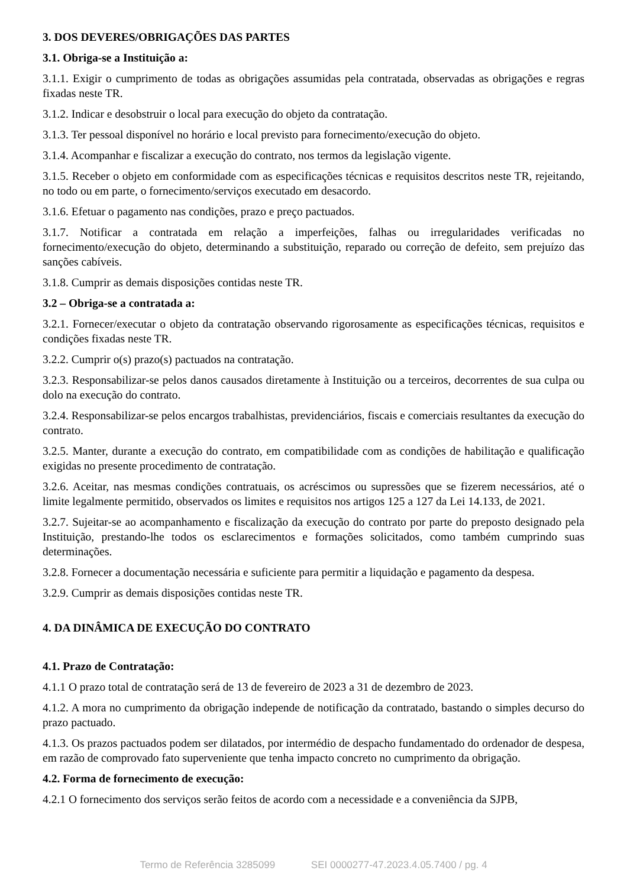3. DOS DEVERES/OBRIGAÇÕES DAS PARTES
3.1. Obriga-se a Instituição a:
3.1.1. Exigir o cumprimento de todas as obrigações assumidas pela contratada, observadas as obrigações e regras fixadas neste TR.
3.1.2. Indicar e desobstruir o local para execução do objeto da contratação.
3.1.3. Ter pessoal disponível no horário e local previsto para fornecimento/execução do objeto.
3.1.4. Acompanhar e fiscalizar a execução do contrato, nos termos da legislação vigente.
3.1.5. Receber o objeto em conformidade com as especificações técnicas e requisitos descritos neste TR, rejeitando, no todo ou em parte, o fornecimento/serviços executado em desacordo.
3.1.6. Efetuar o pagamento nas condições, prazo e preço pactuados.
3.1.7. Notificar a contratada em relação a imperfeições, falhas ou irregularidades verificadas no fornecimento/execução do objeto, determinando a substituição, reparado ou correção de defeito, sem prejuízo das sanções cabíveis.
3.1.8. Cumprir as demais disposições contidas neste TR.
3.2 – Obriga-se a contratada a:
3.2.1. Fornecer/executar o objeto da contratação observando rigorosamente as especificações técnicas, requisitos e condições fixadas neste TR.
3.2.2. Cumprir o(s) prazo(s) pactuados na contratação.
3.2.3. Responsabilizar-se pelos danos causados diretamente à Instituição ou a terceiros, decorrentes de sua culpa ou dolo na execução do contrato.
3.2.4. Responsabilizar-se pelos encargos trabalhistas, previdenciários, fiscais e comerciais resultantes da execução do contrato.
3.2.5. Manter, durante a execução do contrato, em compatibilidade com as condições de habilitação e qualificação exigidas no presente procedimento de contratação.
3.2.6. Aceitar, nas mesmas condições contratuais, os acréscimos ou supressões que se fizerem necessários, até o limite legalmente permitido, observados os limites e requisitos nos artigos 125 a 127 da Lei 14.133, de 2021.
3.2.7. Sujeitar-se ao acompanhamento e fiscalização da execução do contrato por parte do preposto designado pela Instituição, prestando-lhe todos os esclarecimentos e formações solicitados, como também cumprindo suas determinações.
3.2.8. Fornecer a documentação necessária e suficiente para permitir a liquidação e pagamento da despesa.
3.2.9. Cumprir as demais disposições contidas neste TR.
4. DA DINÂMICA DE EXECUÇÃO DO CONTRATO
4.1. Prazo de Contratação:
4.1.1 O prazo total de contratação será de 13 de fevereiro de 2023 a 31 de dezembro de 2023.
4.1.2. A mora no cumprimento da obrigação independe de notificação da contratado, bastando o simples decurso do prazo pactuado.
4.1.3. Os prazos pactuados podem ser dilatados, por intermédio de despacho fundamentado do ordenador de despesa, em razão de comprovado fato superveniente que tenha impacto concreto no cumprimento da obrigação.
4.2. Forma de fornecimento de execução:
4.2.1 O fornecimento dos serviços serão feitos de acordo com a necessidade e a conveniência da SJPB,
Termo de Referência 3285099 SEI 0000277-47.2023.4.05.7400 / pg. 4